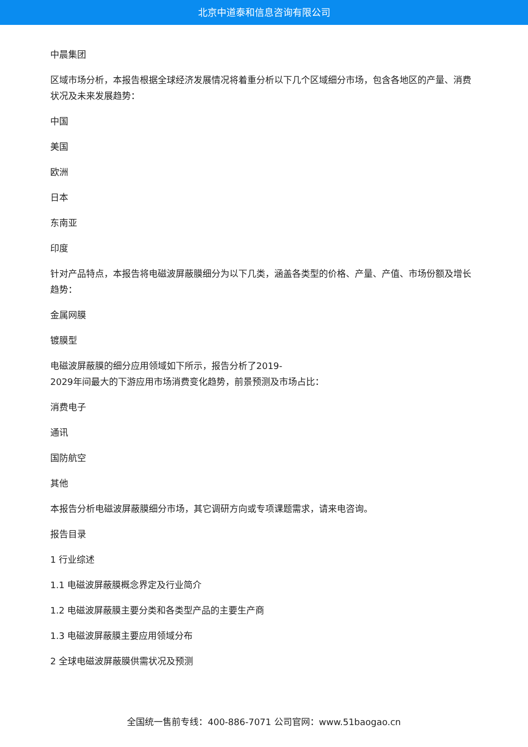北京中道泰和信息咨询有限公司
中晨集团
区域市场分析，本报告根据全球经济发展情况将着重分析以下几个区域细分市场，包含各地区的产量、消费状况及未来发展趋势：
中国
美国
欧洲
日本
东南亚
印度
针对产品特点，本报告将电磁波屏蔽膜细分为以下几类，涵盖各类型的价格、产量、产值、市场份额及增长趋势：
金属网膜
镀膜型
电磁波屏蔽膜的细分应用领域如下所示，报告分析了2019-
2029年间最大的下游应用市场消费变化趋势，前景预测及市场占比：
消费电子
通讯
国防航空
其他
本报告分析电磁波屏蔽膜细分市场，其它调研方向或专项课题需求，请来电咨询。
报告目录
1 行业综述
1.1 电磁波屏蔽膜概念界定及行业简介
1.2 电磁波屏蔽膜主要分类和各类型产品的主要生产商
1.3 电磁波屏蔽膜主要应用领域分布
2 全球电磁波屏蔽膜供需状况及预测
全国统一售前专线：400-886-7071 公司官网：www.51baogao.cn